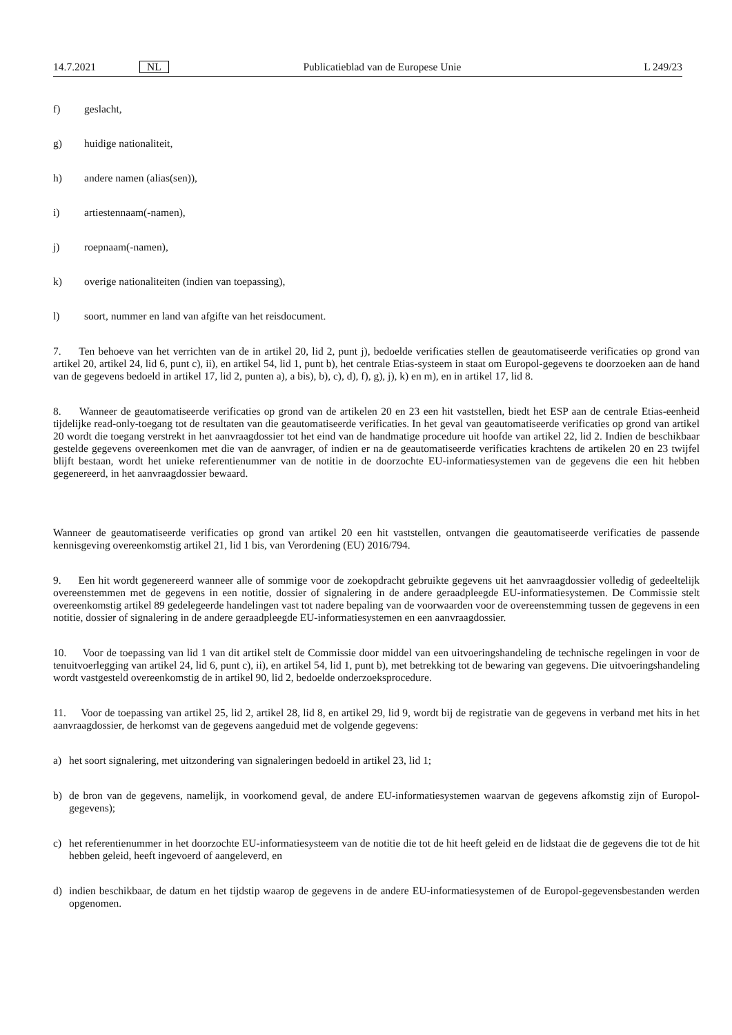14.7.2021 NL Publicatieblad van de Europese Unie L 249/23
f) geslacht,
g) huidige nationaliteit,
h) andere namen (alias(sen)),
i) artiestennaam(-namen),
j) roepnaam(-namen),
k) overige nationaliteiten (indien van toepassing),
l) soort, nummer en land van afgifte van het reisdocument.
7. Ten behoeve van het verrichten van de in artikel 20, lid 2, punt j), bedoelde verificaties stellen de geautomatiseerde verificaties op grond van artikel 20, artikel 24, lid 6, punt c), ii), en artikel 54, lid 1, punt b), het centrale Etias-systeem in staat om Europol-gegevens te doorzoeken aan de hand van de gegevens bedoeld in artikel 17, lid 2, punten a), a bis), b), c), d), f), g), j), k) en m), en in artikel 17, lid 8.
8. Wanneer de geautomatiseerde verificaties op grond van de artikelen 20 en 23 een hit vaststellen, biedt het ESP aan de centrale Etias-eenheid tijdelijke read-only-toegang tot de resultaten van die geautomatiseerde verificaties. In het geval van geautomatiseerde verificaties op grond van artikel 20 wordt die toegang verstrekt in het aanvraagdossier tot het eind van de handmatige procedure uit hoofde van artikel 22, lid 2. Indien de beschikbaar gestelde gegevens overeenkomen met die van de aanvrager, of indien er na de geautomatiseerde verificaties krachtens de artikelen 20 en 23 twijfel blijft bestaan, wordt het unieke referentienummer van de notitie in de doorzochte EU-informatiesystemen van de gegevens die een hit hebben gegenereerd, in het aanvraagdossier bewaard.
Wanneer de geautomatiseerde verificaties op grond van artikel 20 een hit vaststellen, ontvangen die geautomatiseerde verificaties de passende kennisgeving overeenkomstig artikel 21, lid 1 bis, van Verordening (EU) 2016/794.
9. Een hit wordt gegenereerd wanneer alle of sommige voor de zoekopdracht gebruikte gegevens uit het aanvraagdossier volledig of gedeeltelijk overeenstemmen met de gegevens in een notitie, dossier of signalering in de andere geraadpleegde EU-informatiesystemen. De Commissie stelt overeenkomstig artikel 89 gedelegeerde handelingen vast tot nadere bepaling van de voorwaarden voor de overeenstemming tussen de gegevens in een notitie, dossier of signalering in de andere geraadpleegde EU-informatiesystemen en een aanvraagdossier.
10. Voor de toepassing van lid 1 van dit artikel stelt de Commissie door middel van een uitvoeringshandeling de technische regelingen in voor de tenuitvoerlegging van artikel 24, lid 6, punt c), ii), en artikel 54, lid 1, punt b), met betrekking tot de bewaring van gegevens. Die uitvoeringshandeling wordt vastgesteld overeenkomstig de in artikel 90, lid 2, bedoelde onderzoeksprocedure.
11. Voor de toepassing van artikel 25, lid 2, artikel 28, lid 8, en artikel 29, lid 9, wordt bij de registratie van de gegevens in verband met hits in het aanvraagdossier, de herkomst van de gegevens aangeduid met de volgende gegevens:
a) het soort signalering, met uitzondering van signaleringen bedoeld in artikel 23, lid 1;
b) de bron van de gegevens, namelijk, in voorkomend geval, de andere EU-informatiesystemen waarvan de gegevens afkomstig zijn of Europol-gegevens);
c) het referentienummer in het doorzochte EU-informatiesysteem van de notitie die tot de hit heeft geleid en de lidstaat die de gegevens die tot de hit hebben geleid, heeft ingevoerd of aangeleverd, en
d) indien beschikbaar, de datum en het tijdstip waarop de gegevens in de andere EU-informatiesystemen of de Europol-gegevensbestanden werden opgenomen.